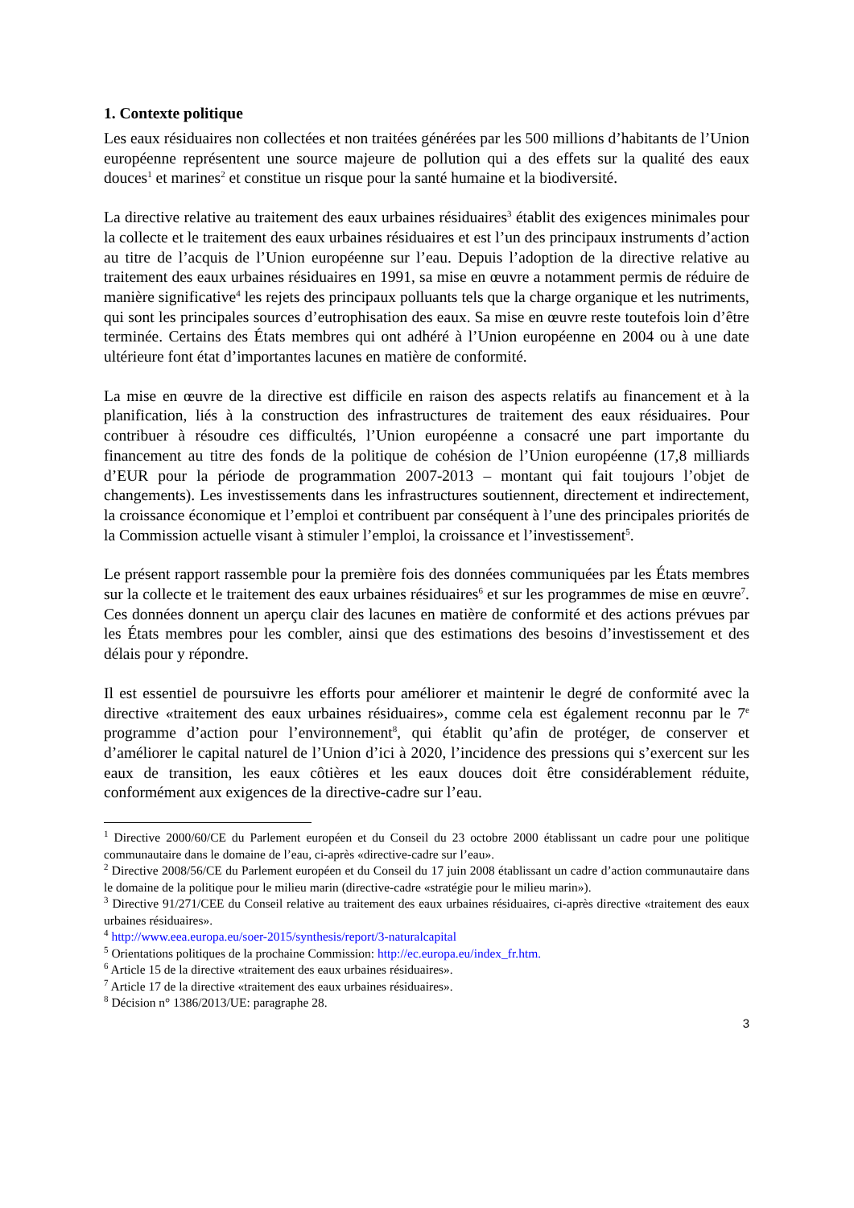1. Contexte politique
Les eaux résiduaires non collectées et non traitées générées par les 500 millions d’habitants de l’Union européenne représentent une source majeure de pollution qui a des effets sur la qualité des eaux douces<sup>1</sup> et marines<sup>2</sup> et constitue un risque pour la santé humaine et la biodiversité.
La directive relative au traitement des eaux urbaines résiduaires<sup>3</sup> établit des exigences minimales pour la collecte et le traitement des eaux urbaines résiduaires et est l’un des principaux instruments d’action au titre de l’acquis de l’Union européenne sur l’eau. Depuis l’adoption de la directive relative au traitement des eaux urbaines résiduaires en 1991, sa mise en œuvre a notamment permis de réduire de manière significative<sup>4</sup> les rejets des principaux polluants tels que la charge organique et les nutriments, qui sont les principales sources d’eutrophisation des eaux. Sa mise en œuvre reste toutefois loin d’être terminée. Certains des États membres qui ont adhéré à l’Union européenne en 2004 ou à une date ultérieure font état d’importantes lacunes en matière de conformité.
La mise en œuvre de la directive est difficile en raison des aspects relatifs au financement et à la planification, liés à la construction des infrastructures de traitement des eaux résiduaires. Pour contribuer à résoudre ces difficultés, l’Union européenne a consacré une part importante du financement au titre des fonds de la politique de cohésion de l’Union européenne (17,8 milliards d’EUR pour la période de programmation 2007-2013 – montant qui fait toujours l’objet de changements). Les investissements dans les infrastructures soutiennent, directement et indirectement, la croissance économique et l’emploi et contribuent par conséquent à l’une des principales priorités de la Commission actuelle visant à stimuler l’emploi, la croissance et l’investissement<sup>5</sup>.
Le présent rapport rassemble pour la première fois des données communiquées par les États membres sur la collecte et le traitement des eaux urbaines résiduaires<sup>6</sup> et sur les programmes de mise en œuvre<sup>7</sup>. Ces données donnent un aperçu clair des lacunes en matière de conformité et des actions prévues par les États membres pour les combler, ainsi que des estimations des besoins d’investissement et des délais pour y répondre.
Il est essentiel de poursuivre les efforts pour améliorer et maintenir le degré de conformité avec la directive «traitement des eaux urbaines résiduaires», comme cela est également reconnu par le 7<sup>e</sup> programme d’action pour l’environnement<sup>8</sup>, qui établit qu’afin de protéger, de conserver et d’améliorer le capital naturel de l’Union d’ici à 2020, l’incidence des pressions qui s’exercent sur les eaux de transition, les eaux côtières et les eaux douces doit être considérablement réduite, conformément aux exigences de la directive-cadre sur l’eau.
<sup>1</sup> Directive 2000/60/CE du Parlement européen et du Conseil du 23 octobre 2000 établissant un cadre pour une politique communautaire dans le domaine de l’eau, ci-après «directive-cadre sur l’eau».
<sup>2</sup> Directive 2008/56/CE du Parlement européen et du Conseil du 17 juin 2008 établissant un cadre d’action communautaire dans le domaine de la politique pour le milieu marin (directive-cadre «stratégie pour le milieu marin»).
<sup>3</sup> Directive 91/271/CEE du Conseil relative au traitement des eaux urbaines résiduaires, ci-après directive «traitement des eaux urbaines résiduaires».
<sup>4</sup> http://www.eea.europa.eu/soer-2015/synthesis/report/3-naturalcapital
<sup>5</sup> Orientations politiques de la prochaine Commission: http://ec.europa.eu/index_fr.htm.
<sup>6</sup> Article 15 de la directive «traitement des eaux urbaines résiduaires».
<sup>7</sup> Article 17 de la directive «traitement des eaux urbaines résiduaires».
<sup>8</sup> Décision n° 1386/2013/UE: paragraphe 28.
3